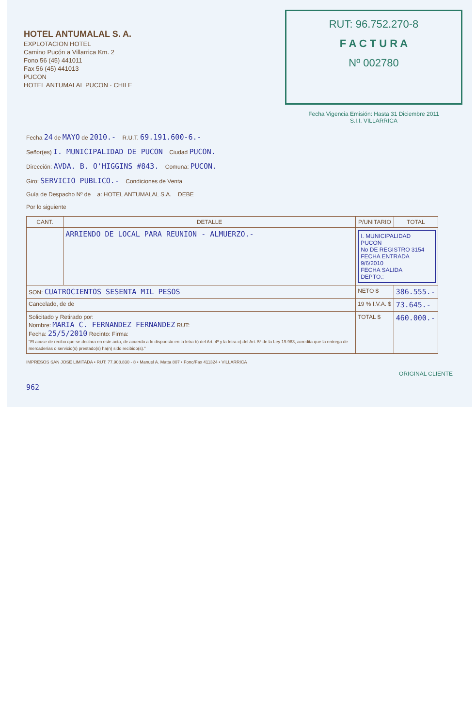HOTEL ANTUMALAL S. A.
EXPLOTACION HOTEL
Camino Pucón a Villarrica Km. 2
Fono 56 (45) 441011
Fax 56 (45) 441013
PUCON
HOTEL ANTUMALAL PUCON · CHILE
RUT: 96.752.270-8
F A C T U R A
Nº 002780
Fecha Vigencia Emisión: Hasta 31 Diciembre 2011
S.I.I. VILLARRICA
Fecha 24 de MAYO de 2010.- R.U.T. 69.191.600-6.-
Señor(es) I. MUNICIPALIDAD DE PUCON Ciudad PUCON.
Dirección: AVDA. B. O'HIGGINS #843. Comuna: PUCON.
Giro: SERVICIO PUBLICO.- Condiciones de Venta
Guía de Despacho Nº de a: HOTEL ANTUMALAL S.A. DEBE
Por lo siguiente
| CANT. | DETALLE | P/UNITARIO | TOTAL |
| --- | --- | --- | --- |
| | ARRIENDO DE LOCAL PARA REUNION - ALMUERZO.- | I. MUNICIPALIDAD PUCON No DE REGISTRO 3154 FECHA ENTRADA 9/6/2010 FECHA SALIDA DEPTO.: | |
| SON: CUATROCIENTOS SESENTA MIL PESOS | | NETO $ | 386.555.- |
| Cancelado, de de | | 19 % I.V.A. $ | 73.645.- |
| Solicitado y Retirado por: Nombre: MARIA C. FERNANDEZ FERNANDEZ RUT: Fecha: 25/5/2010 Recinto: Firma: "El acuse de recibo que se declara en este acto, de acuerdo a lo dispuesto en la letra b) del Art. 4º y la letra c) del Art. 5º de la Ley 19.983, acredita que la entrega de mercaderías o servicio(s) prestado(s) ha(n) sido recibido(s)." | | TOTAL $ | 460.000.- |
IMPRESOS SAN JOSE LIMITADA • RUT: 77.908.830 - 8 • Manuel A. Matta 807 • Fono/Fax 411324 • VILLARRICA
ORIGINAL CLIENTE
962